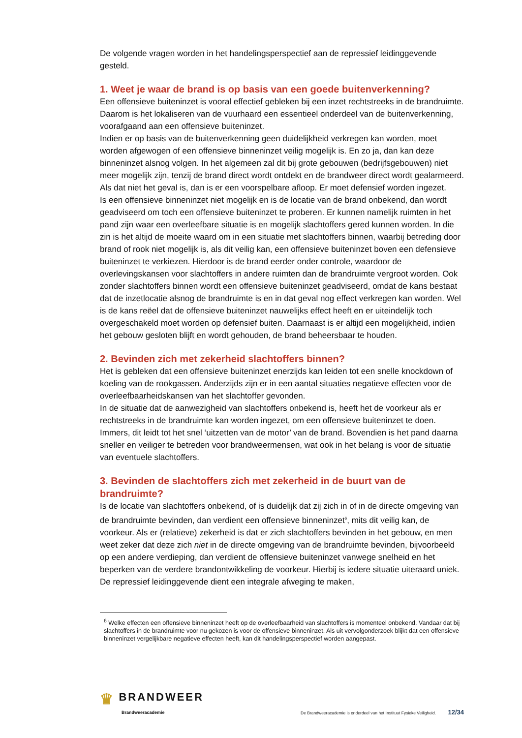De volgende vragen worden in het handelingsperspectief aan de repressief leidinggevende gesteld.
1. Weet je waar de brand is op basis van een goede buitenverkenning?
Een offensieve buiteninzet is vooral effectief gebleken bij een inzet rechtstreeks in de brandruimte. Daarom is het lokaliseren van de vuurhaard een essentieel onderdeel van de buitenverkenning, voorafgaand aan een offensieve buiteninzet.
Indien er op basis van de buitenverkenning geen duidelijkheid verkregen kan worden, moet worden afgewogen of een offensieve binneninzet veilig mogelijk is. En zo ja, dan kan deze binneninzet alsnog volgen. In het algemeen zal dit bij grote gebouwen (bedrijfsgebouwen) niet meer mogelijk zijn, tenzij de brand direct wordt ontdekt en de brandweer direct wordt gealarmeerd. Als dat niet het geval is, dan is er een voorspelbare afloop. Er moet defensief worden ingezet.
Is een offensieve binneninzet niet mogelijk en is de locatie van de brand onbekend, dan wordt geadviseerd om toch een offensieve buiteninzet te proberen. Er kunnen namelijk ruimten in het pand zijn waar een overleefbare situatie is en mogelijk slachtoffers gered kunnen worden. In die zin is het altijd de moeite waard om in een situatie met slachtoffers binnen, waarbij betreding door brand of rook niet mogelijk is, als dit veilig kan, een offensieve buiteninzet boven een defensieve buiteninzet te verkiezen. Hierdoor is de brand eerder onder controle, waardoor de overlevingskansen voor slachtoffers in andere ruimten dan de brandruimte vergroot worden. Ook zonder slachtoffers binnen wordt een offensieve buiteninzet geadviseerd, omdat de kans bestaat dat de inzetlocatie alsnog de brandruimte is en in dat geval nog effect verkregen kan worden. Wel is de kans reëel dat de offensieve buiteninzet nauwelijks effect heeft en er uiteindelijk toch overgeschakeld moet worden op defensief buiten. Daarnaast is er altijd een mogelijkheid, indien het gebouw gesloten blijft en wordt gehouden, de brand beheersbaar te houden.
2. Bevinden zich met zekerheid slachtoffers binnen?
Het is gebleken dat een offensieve buiteninzet enerzijds kan leiden tot een snelle knockdown of koeling van de rookgassen. Anderzijds zijn er in een aantal situaties negatieve effecten voor de overleefbaarheidskansen van het slachtoffer gevonden.
In de situatie dat de aanwezigheid van slachtoffers onbekend is, heeft het de voorkeur als er rechtstreeks in de brandruimte kan worden ingezet, om een offensieve buiteninzet te doen. Immers, dit leidt tot het snel ‘uitzetten van de motor’ van de brand. Bovendien is het pand daarna sneller en veiliger te betreden voor brandweermensen, wat ook in het belang is voor de situatie van eventuele slachtoffers.
3. Bevinden de slachtoffers zich met zekerheid in de buurt van de brandruimte?
Is de locatie van slachtoffers onbekend, of is duidelijk dat zij zich in of in de directe omgeving van de brandruimte bevinden, dan verdient een offensieve binneninzet<sup>6</sup>, mits dit veilig kan, de voorkeur. Als er (relatieve) zekerheid is dat er zich slachtoffers bevinden in het gebouw, en men weet zeker dat deze zich niet in de directe omgeving van de brandruimte bevinden, bijvoorbeeld op een andere verdieping, dan verdient de offensieve buiteninzet vanwege snelheid en het beperken van de verdere brandontwikkeling de voorkeur. Hierbij is iedere situatie uiteraard uniek. De repressief leidinggevende dient een integrale afweging te maken,
<sup>6</sup> Welke effecten een offensieve binneninzet heeft op de overleefbaarheid van slachtoffers is momenteel onbekend. Vandaar dat bij slachtoffers in de brandruimte voor nu gekozen is voor de offensieve binneninzet. Als uit vervolgonderzoek blijkt dat een offensieve binneninzet vergelijkbare negatieve effecten heeft, kan dit handelingsperspectief worden aangepast.
♛ BRANDWEER
Brandweeracademie
De Brandweeracademie is onderdeel van het Instituut Fysieke Veiligheid. 12/34